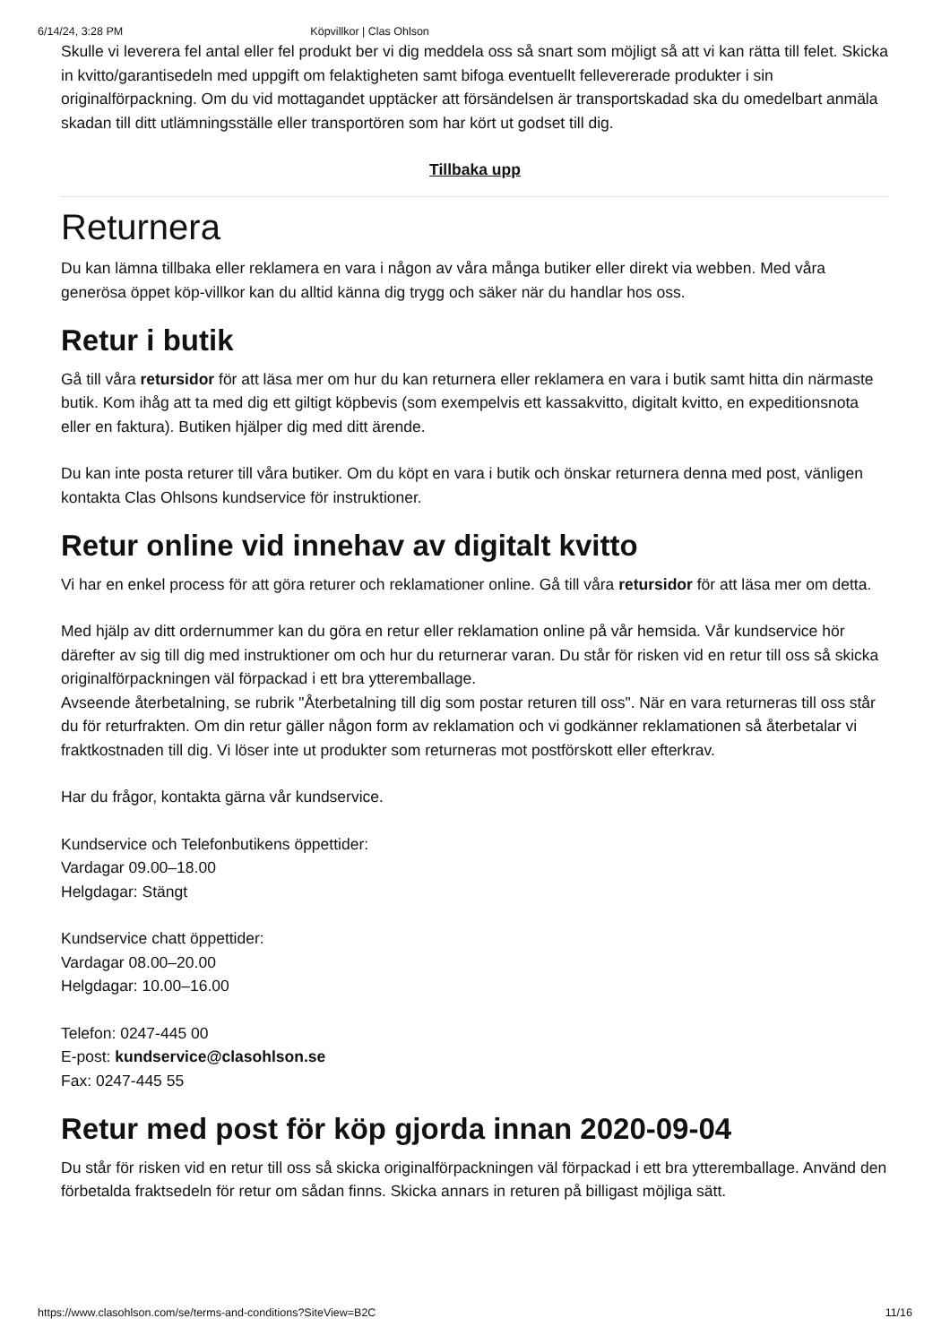6/14/24, 3:28 PM Köpvillkor | Clas Ohlson
Skulle vi leverera fel antal eller fel produkt ber vi dig meddela oss så snart som möjligt så att vi kan rätta till felet. Skicka in kvitto/garantisedeln med uppgift om felaktigheten samt bifoga eventuellt fellevererade produkter i sin originalförpackning. Om du vid mottagandet upptäcker att försändelsen är transportskadad ska du omedelbart anmäla skadan till ditt utlämningsställe eller transportören som har kört ut godset till dig.
Tillbaka upp
Returnera
Du kan lämna tillbaka eller reklamera en vara i någon av våra många butiker eller direkt via webben. Med våra generösa öppet köp-villkor kan du alltid känna dig trygg och säker när du handlar hos oss.
Retur i butik
Gå till våra retursidor för att läsa mer om hur du kan returnera eller reklamera en vara i butik samt hitta din närmaste butik. Kom ihåg att ta med dig ett giltigt köpbevis (som exempelvis ett kassakvitto, digitalt kvitto, en expeditionsnota eller en faktura). Butiken hjälper dig med ditt ärende.
Du kan inte posta returer till våra butiker. Om du köpt en vara i butik och önskar returnera denna med post, vänligen kontakta Clas Ohlsons kundservice för instruktioner.
Retur online vid innehav av digitalt kvitto
Vi har en enkel process för att göra returer och reklamationer online. Gå till våra retursidor för att läsa mer om detta.
Med hjälp av ditt ordernummer kan du göra en retur eller reklamation online på vår hemsida. Vår kundservice hör därefter av sig till dig med instruktioner om och hur du returnerar varan. Du står för risken vid en retur till oss så skicka originalförpackningen väl förpackad i ett bra ytteremballage.
Avseende återbetalning, se rubrik "Återbetalning till dig som postar returen till oss". När en vara returneras till oss står du för returfrakten. Om din retur gäller någon form av reklamation och vi godkänner reklamationen så återbetalar vi fraktkostnaden till dig. Vi löser inte ut produkter som returneras mot postförskott eller efterkrav.
Har du frågor, kontakta gärna vår kundservice.
Kundservice och Telefonbutikens öppettider:
Vardagar 09.00–18.00
Helgdagar: Stängt
Kundservice chatt öppettider:
Vardagar 08.00–20.00
Helgdagar: 10.00–16.00
Telefon: 0247-445 00
E-post: kundservice@clasohlson.se
Fax: 0247-445 55
Retur med post för köp gjorda innan 2020-09-04
Du står för risken vid en retur till oss så skicka originalförpackningen väl förpackad i ett bra ytteremballage. Använd den förbetalda fraktsedeln för retur om sådan finns. Skicka annars in returen på billigast möjliga sätt.
https://www.clasohlson.com/se/terms-and-conditions?SiteView=B2C 11/16